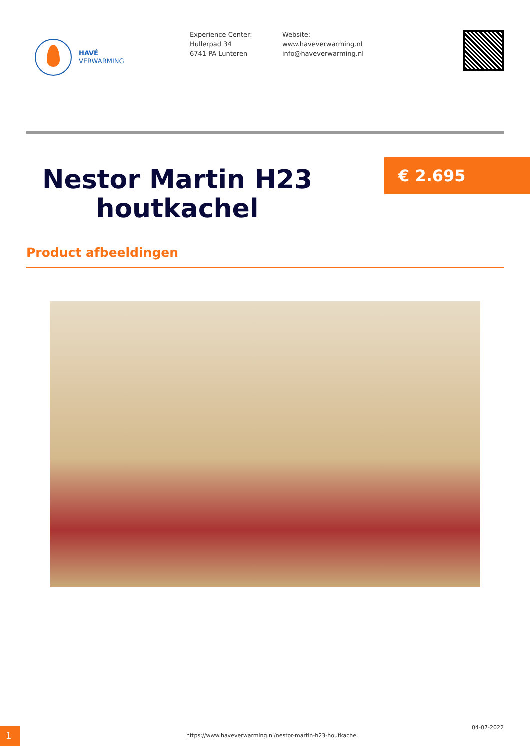HAVÉ
VERWARMING
Experience Center:
Hullerpad 34
6741 PA Lunteren
Website:
www.haveverwarming.nl
info@haveverwarming.nl
Nestor Martin H23 houtkachel
€ 2.695
Product afbeeldingen
1
https://www.haveverwarming.nl/nestor-martin-h23-houtkachel
04-07-2022